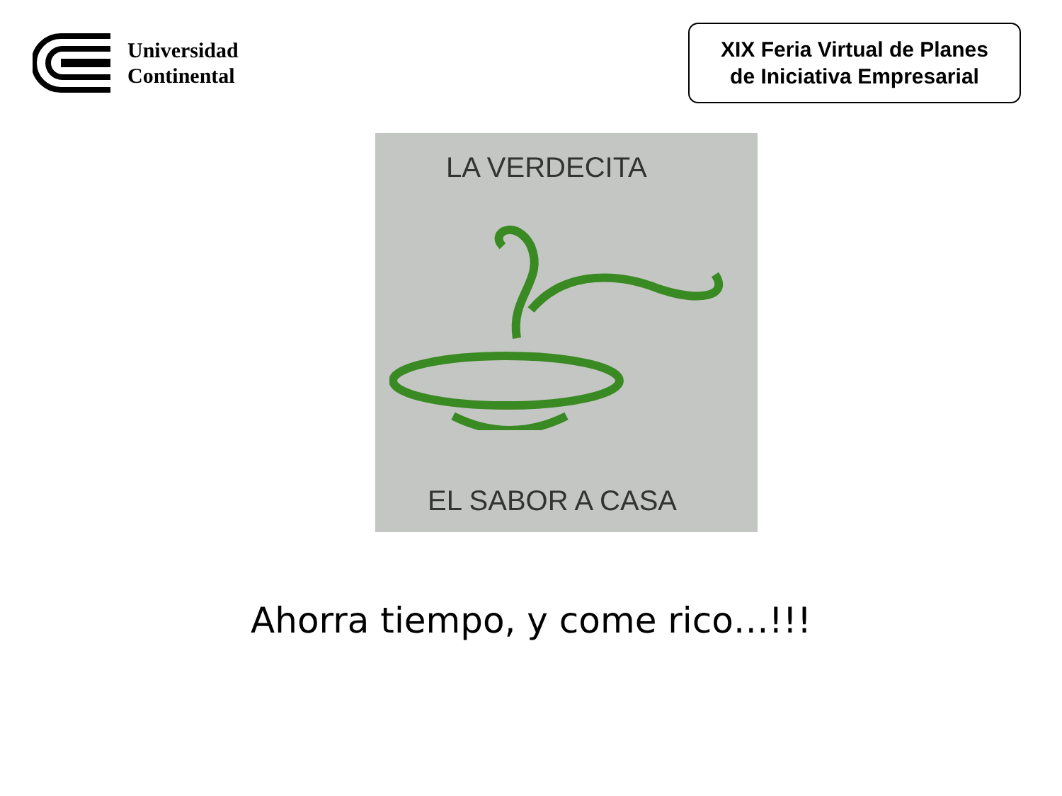Universidad
Continental
XIX Feria Virtual de Planes
de Iniciativa Empresarial
LA VERDECITA
EL SABOR A CASA
Ahorra tiempo, y come rico…!!!